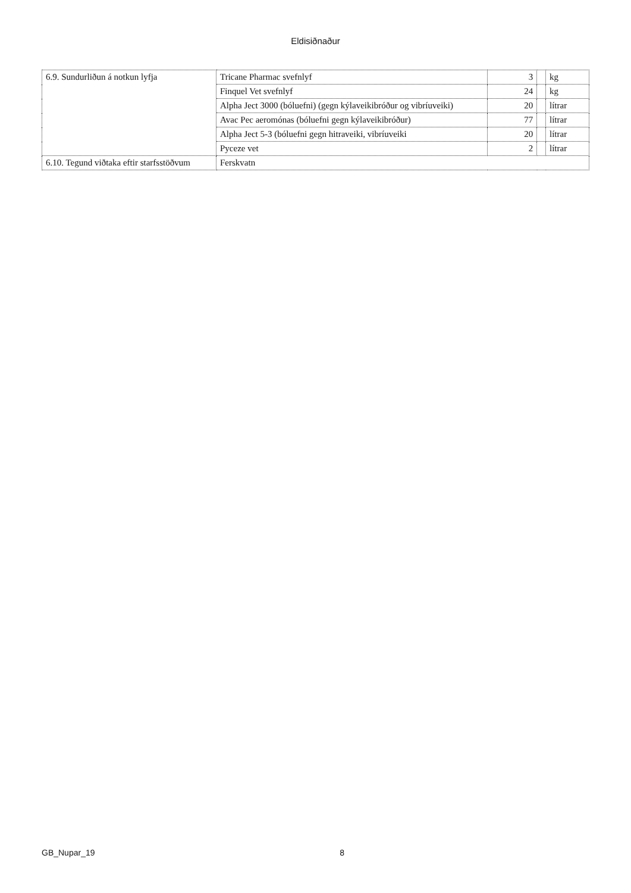Eldisiðnaður
| 6.9. Sundurliðun á notkun lyfja | Tricane Pharmac svefnlyf | 3 | | kg |
| | Finquel Vet svefnlyf | 24 | | kg |
| | Alpha Ject 3000 (bóluefni) (gegn kýlaveikibróður og vibríuveiki) | 20 | | lítrar |
| | Avac Pec aeromónas (bóluefni gegn kýlaveikibróður) | 77 | | lítrar |
| | Alpha Ject 5-3 (bóluefni gegn hitraveiki, vibríuveiki | 20 | | lítrar |
| | Pyceze vet | 2 | | lítrar |
| 6.10. Tegund viðtaka eftir starfsstöðvum | Ferskvatn | | | |
GB_Nupar_19 8